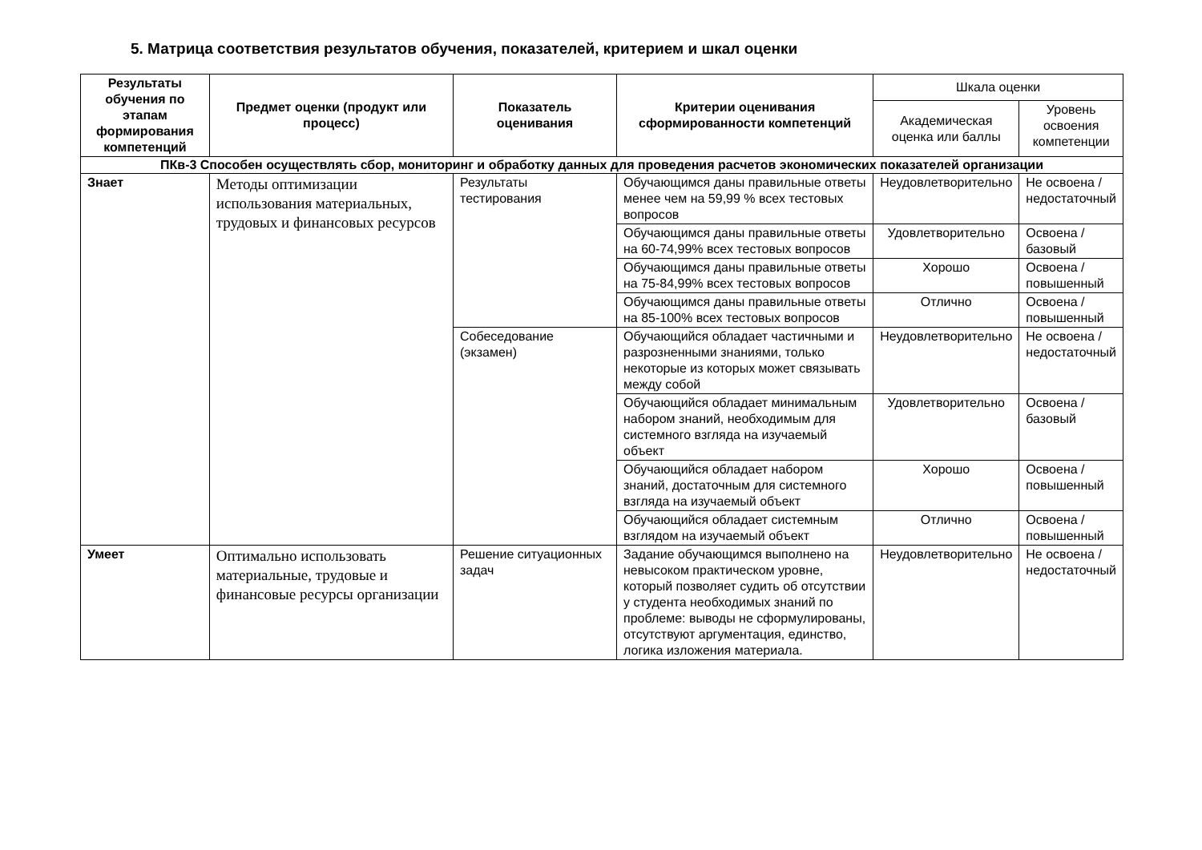5. Матрица соответствия результатов обучения, показателей, критерием и шкал оценки
| Результаты обучения по этапам формирования компетенций | Предмет оценки (продукт или процесс) | Показатель оценивания | Критерии оценивания сформированности компетенций | Шкала оценки | |
| | | | | Академическая оценка или баллы | Уровень освоения компетенции |
| ПКв-3 Способен осуществлять сбор, мониторинг и обработку данных для проведения расчетов экономических показателей организации | | | | | |
| Знает | Методы оптимизации использования материальных, трудовых и финансовых ресурсов | Результаты тестирования | Обучающимся даны правильные ответы менее чем на 59,99 % всех тестовых вопросов | Неудовлетворительно | Не освоена / недостаточный |
| | | | Обучающимся даны правильные ответы на 60-74,99% всех тестовых вопросов | Удовлетворительно | Освоена / базовый |
| | | | Обучающимся даны правильные ответы на 75-84,99% всех тестовых вопросов | Хорошо | Освоена / повышенный |
| | | | Обучающимся даны правильные ответы на 85-100% всех тестовых вопросов | Отлично | Освоена / повышенный |
| | | Собеседование (экзамен) | Обучающийся обладает частичными и разрозненными знаниями, только некоторые из которых может связывать между собой | Неудовлетворительно | Не освоена / недостаточный |
| | | | Обучающийся обладает минимальным набором знаний, необходимым для системного взгляда на изучаемый объект | Удовлетворительно | Освоена / базовый |
| | | | Обучающийся обладает набором знаний, достаточным для системного взгляда на изучаемый объект | Хорошо | Освоена / повышенный |
| | | | Обучающийся обладает системным взглядом на изучаемый объект | Отлично | Освоена / повышенный |
| Умеет | Оптимально использовать материальные, трудовые и финансовые ресурсы организации | Решение ситуационных задач | Задание обучающимся выполнено на невысоком практическом уровне, который позволяет судить об отсутствии у студента необходимых знаний по проблеме: выводы не сформулированы, отсутствуют аргументация, единство, логика изложения материала. | Неудовлетворительно | Не освоена / недостаточный |